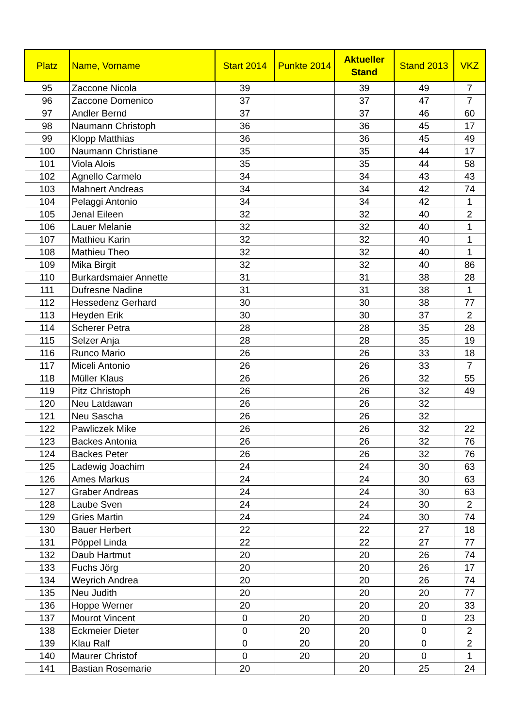| Platz | Name, Vorname | Start 2014 | Punkte 2014 | Aktueller Stand | Stand 2013 | VKZ |
| --- | --- | --- | --- | --- | --- | --- |
| 95 | Zaccone Nicola | 39 | | 39 | 49 | 7 |
| 96 | Zaccone Domenico | 37 | | 37 | 47 | 7 |
| 97 | Andler Bernd | 37 | | 37 | 46 | 60 |
| 98 | Naumann Christoph | 36 | | 36 | 45 | 17 |
| 99 | Klopp Matthias | 36 | | 36 | 45 | 49 |
| 100 | Naumann Christiane | 35 | | 35 | 44 | 17 |
| 101 | Viola Alois | 35 | | 35 | 44 | 58 |
| 102 | Agnello Carmelo | 34 | | 34 | 43 | 43 |
| 103 | Mahnert Andreas | 34 | | 34 | 42 | 74 |
| 104 | Pelaggi Antonio | 34 | | 34 | 42 | 1 |
| 105 | Jenal Eileen | 32 | | 32 | 40 | 2 |
| 106 | Lauer Melanie | 32 | | 32 | 40 | 1 |
| 107 | Mathieu Karin | 32 | | 32 | 40 | 1 |
| 108 | Mathieu Theo | 32 | | 32 | 40 | 1 |
| 109 | Mika Birgit | 32 | | 32 | 40 | 86 |
| 110 | Burkardsmaier Annette | 31 | | 31 | 38 | 28 |
| 111 | Dufresne Nadine | 31 | | 31 | 38 | 1 |
| 112 | Hessedenz Gerhard | 30 | | 30 | 38 | 77 |
| 113 | Heyden Erik | 30 | | 30 | 37 | 2 |
| 114 | Scherer Petra | 28 | | 28 | 35 | 28 |
| 115 | Selzer Anja | 28 | | 28 | 35 | 19 |
| 116 | Runco Mario | 26 | | 26 | 33 | 18 |
| 117 | Miceli Antonio | 26 | | 26 | 33 | 7 |
| 118 | Müller Klaus | 26 | | 26 | 32 | 55 |
| 119 | Pitz Christoph | 26 | | 26 | 32 | 49 |
| 120 | Neu Latdawan | 26 | | 26 | 32 | |
| 121 | Neu Sascha | 26 | | 26 | 32 | |
| 122 | Pawliczek Mike | 26 | | 26 | 32 | 22 |
| 123 | Backes Antonia | 26 | | 26 | 32 | 76 |
| 124 | Backes Peter | 26 | | 26 | 32 | 76 |
| 125 | Ladewig Joachim | 24 | | 24 | 30 | 63 |
| 126 | Ames Markus | 24 | | 24 | 30 | 63 |
| 127 | Graber Andreas | 24 | | 24 | 30 | 63 |
| 128 | Laube Sven | 24 | | 24 | 30 | 2 |
| 129 | Gries Martin | 24 | | 24 | 30 | 74 |
| 130 | Bauer Herbert | 22 | | 22 | 27 | 18 |
| 131 | Pöppel Linda | 22 | | 22 | 27 | 77 |
| 132 | Daub Hartmut | 20 | | 20 | 26 | 74 |
| 133 | Fuchs Jörg | 20 | | 20 | 26 | 17 |
| 134 | Weyrich Andrea | 20 | | 20 | 26 | 74 |
| 135 | Neu Judith | 20 | | 20 | 20 | 77 |
| 136 | Hoppe Werner | 20 | | 20 | 20 | 33 |
| 137 | Mourot Vincent | 0 | 20 | 20 | 0 | 23 |
| 138 | Eckmeier Dieter | 0 | 20 | 20 | 0 | 2 |
| 139 | Klau Ralf | 0 | 20 | 20 | 0 | 2 |
| 140 | Maurer Christof | 0 | 20 | 20 | 0 | 1 |
| 141 | Bastian Rosemarie | 20 | | 20 | 25 | 24 |